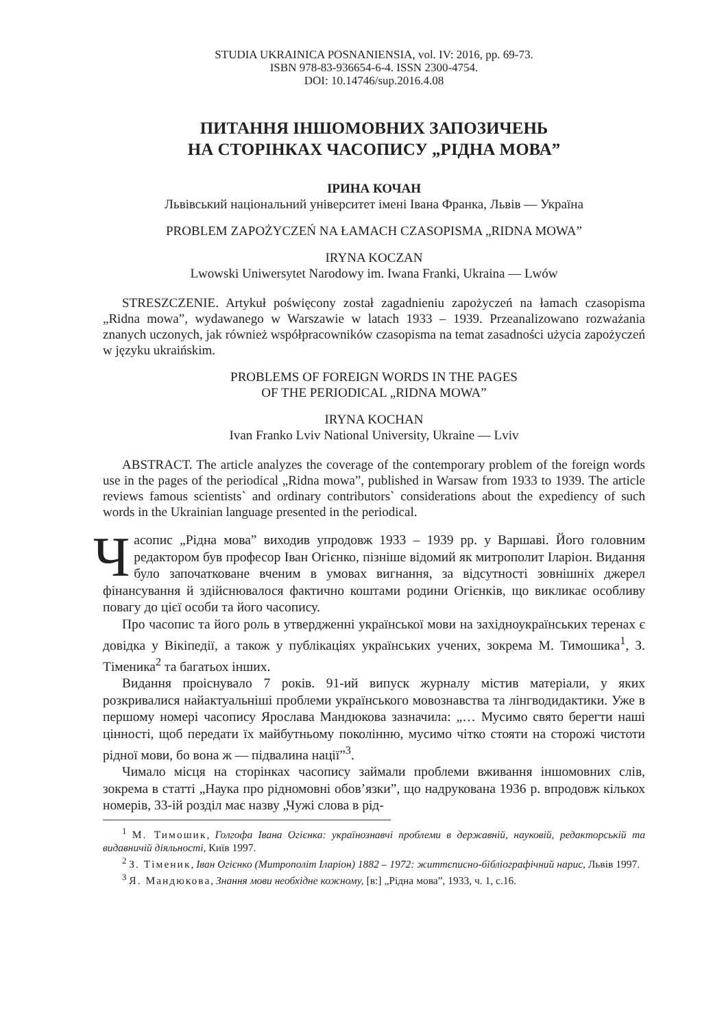STUDIA UKRAINICA POSNANIENSIA, vol. IV: 2016, pp. 69-73.
ISBN 978-83-936654-6-4. ISSN 2300-4754.
DOI: 10.14746/sup.2016.4.08
ПИТАННЯ ІНШОМОВНИХ ЗАПОЗИЧЕНЬ
НА СТОРІНКАХ ЧАСОПИСУ „РІДНА МОВА”
ІРИНА КОЧАН
Львівський національний університет імені Івана Франка, Львів — Україна
PROBLEM ZAPOŻYCZEŃ NA ŁAMACH CZASOPISMA „RIDNA MOWA”
IRYNA KOCZAN
Lwowski Uniwersytet Narodowy im. Iwana Franki, Ukraina — Lwów
STRESZCZENIE. Artykuł poświęcony został zagadnieniu zapożyczeń na łamach czasopisma „Ridna mowa”, wydawanego w Warszawie w latach 1933 – 1939. Przeanalizowano rozważania znanych uczonych, jak również współpracowników czasopisma na temat zasadności użycia zapożyczeń w języku ukraińskim.
PROBLEMS OF FOREIGN WORDS IN THE PAGES
OF THE PERIODICAL „RIDNA MOWA”
IRYNA KOCHAN
Ivan Franko Lviv National University, Ukraine — Lviv
ABSTRACT. The article analyzes the coverage of the contemporary problem of the foreign words use in the pages of the periodical „Ridna mowa”, published in Warsaw from 1933 to 1939. The article reviews famous scientists` and ordinary contributors` considerations about the expediency of such words in the Ukrainian language presented in the periodical.
Часопис „Рідна мова” виходив упродовж 1933 – 1939 рр. у Варшаві. Його головним редактором був професор Іван Огієнко, пізніше відомий як митрополит Іларіон. Видання було започатковане вченим в умовах вигнання, за відсутності зовнішніх джерел фінансування й здійснювалося фактично коштами родини Огієнків, що викликає особливу повагу до цієї особи та його часопису.
Про часопис та його роль в утвердженні української мови на західноукраїнських теренах є довідка у Вікіпедії, а також у публікаціях українських учених, зокрема М. Тимошика<sup>1</sup>, З. Тіменика<sup>2</sup> та багатьох інших.
Видання проіснувало 7 років. 91-ий випуск журналу містив матеріали, у яких розкривалися найактуальніші проблеми українського мовознавства та лінгводидактики. Уже в першому номері часопису Ярослава Мандюкова зазначила: „… Мусимо свято берегти наші цінності, щоб передати їх майбутньому поколінню, мусимо чітко стояти на сторожі чистоти рідної мови, бо вона ж — підвалина нації”<sup>3</sup>.
Чимало місця на сторінках часопису займали проблеми вживання іншомовних слів, зокрема в статті „Наука про рідномовні обов’язки”, що надрукована 1936 р. впродовж кількох номерів, 33-ій розділ має назву „Чужі слова в рід-
<sup>1</sup> М. Тимошик, Голгофа Івана Огієнка: українознавчі проблеми в державній, науковій, редакторській та видавничій діяльності, Київ 1997.
<sup>2</sup> З. Тіменик, Іван Огієнко (Митрополіт Іларіон) 1882 – 1972: життєписно-бібліографічний нарис, Львів 1997.
<sup>3</sup> Я. Мандюкова, Знання мови необхідне кожному, [в:] „Рідна мова”, 1933, ч. 1, с.16.